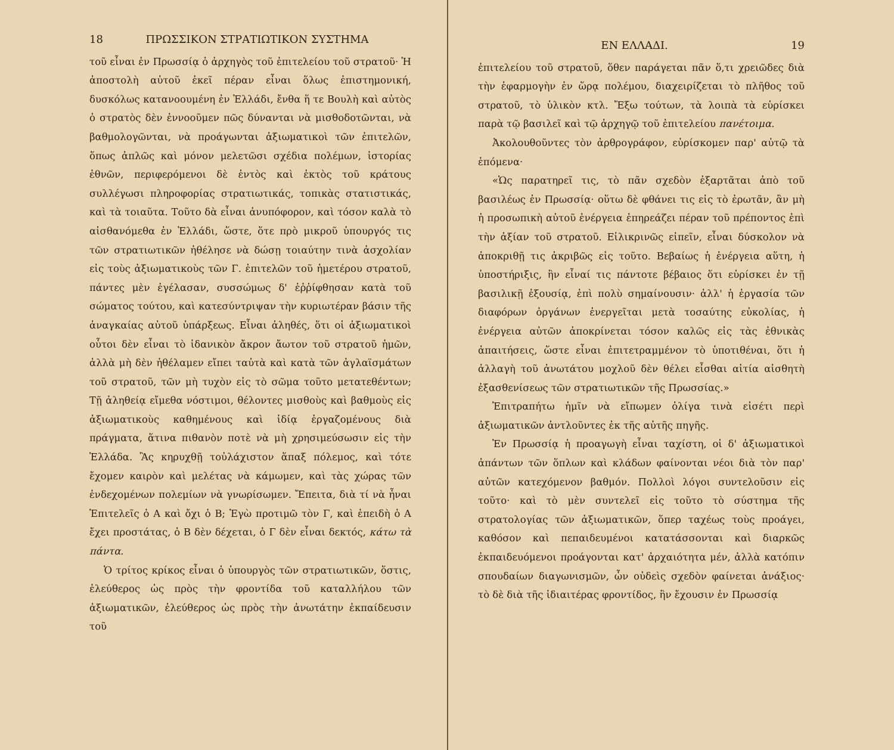18 ΠΡΩΣΣΙΚΟΝ ΣΤΡΑΤΙΩΤΙΚΟΝ ΣΥΣΤΗΜΑ
τοῦ εἶναι ἐν Πρωσσίᾳ ὁ ἀρχηγὸς τοῦ ἐπιτελείου τοῦ στρατοῦ· Ἡ ἀποστολὴ αὐτοῦ ἐκεῖ πέραν εἶναι ὅλως ἐπιστημονική, δυσκόλως κατανοουμένη ἐν Ἑλλάδι, ἔνθα ἥ τε Βουλὴ καὶ αὐτὸς ὁ στρατὸς δὲν ἐννοοῦμεν πῶς δύνανται νὰ μισθοδοτῶνται, νὰ βαθμολογῶνται, νὰ προάγωνται ἀξιωματικοὶ τῶν ἐπιτελῶν, ὅπως ἁπλῶς καὶ μόνον μελετῶσι σχέδια πολέμων, ἱστορίας ἐθνῶν, περιφερόμενοι δὲ ἐντὸς καὶ ἐκτὸς τοῦ κράτους συλλέγωσι πληροφορίας στρατιωτικάς, τοπικὰς στατιστικάς, καὶ τὰ τοιαῦτα. Τοῦτο δὰ εἶναι ἀνυπόφορον, καὶ τόσον καλὰ τὸ αἰσθανόμεθα ἐν Ἑλλάδι, ὥστε, ὅτε πρὸ μικροῦ ὑπουργός τις τῶν στρατιωτικῶν ἠθέλησε νὰ δώσῃ τοιαύτην τινὰ ἀσχολίαν εἰς τοὺς ἀξιωματικοὺς τῶν Γ. ἐπιτελῶν τοῦ ἡμετέρου στρατοῦ, πάντες μὲν ἐγέλασαν, συσσώμως δ' ἐῤῥίφθησαν κατὰ τοῦ σώματος τούτου, καὶ κατεσύντριψαν τὴν κυριωτέραν βάσιν τῆς ἀναγκαίας αὐτοῦ ὑπάρξεως. Εἶναι ἀληθές, ὅτι οἱ ἀξιωματικοὶ οὗτοι δὲν εἶναι τὸ ἰδανικὸν ἄκρον ἄωτον τοῦ στρατοῦ ἡμῶν, ἀλλὰ μὴ δὲν ἠθέλαμεν εἴπει ταὐτὰ καὶ κατὰ τῶν ἀγλαϊσμάτων τοῦ στρατοῦ, τῶν μὴ τυχὸν εἰς τὸ σῶμα τοῦτο μετατεθέντων; Τῇ ἀληθείᾳ εἴμεθα νόστιμοι, θέλοντες μισθοὺς καὶ βαθμοὺς εἰς ἀξιωματικοὺς καθημένους καὶ ἰδίᾳ ἐργαζομένους διὰ πράγματα, ἅτινα πιθανὸν ποτὲ νὰ μὴ χρησιμεύσωσιν εἰς τὴν Ἑλλάδα. Ἂς κηρυχθῇ τοὐλάχιστον ἅπαξ πόλεμος, καὶ τότε ἔχομεν καιρὸν καὶ μελέτας νὰ κάμωμεν, καὶ τὰς χώρας τῶν ἐνδεχομένων πολεμίων νὰ γνωρίσωμεν. Ἔπειτα, διὰ τί νὰ ἦναι Ἐπιτελεῖς ὁ Α καὶ ὄχι ὁ Β; Ἐγὼ προτιμῶ τὸν Γ, καὶ ἐπειδὴ ὁ Α ἔχει προστάτας, ὁ Β δὲν δέχεται, ὁ Γ δὲν εἶναι δεκτός, κάτω τὰ πάντα.
Ὁ τρίτος κρίκος εἶναι ὁ ὑπουργὸς τῶν στρατιωτικῶν, ὅστις, ἐλεύθερος ὡς πρὸς τὴν φροντίδα τοῦ καταλλήλου τῶν ἀξιωματικῶν, ἐλεύθερος ὡς πρὸς τὴν ἀνωτάτην ἐκπαίδευσιν τοῦ
ΕΝ ΕΛΛΑΔΙ. 19
ἐπιτελείου τοῦ στρατοῦ, ὅθεν παράγεται πᾶν ὅ,τι χρειῶδες διὰ τὴν ἐφαρμογὴν ἐν ὥρᾳ πολέμου, διαχειρίζεται τὸ πλῆθος τοῦ στρατοῦ, τὸ ὑλικὸν κτλ. Ἔξω τούτων, τὰ λοιπὰ τὰ εὑρίσκει παρὰ τῷ βασιλεῖ καὶ τῷ ἀρχηγῷ τοῦ ἐπιτελείου πανέτοιμα.
Ἀκολουθοῦντες τὸν ἀρθρογράφον, εὑρίσκομεν παρ' αὐτῷ τὰ ἑπόμενα·
«Ὡς παρατηρεῖ τις, τὸ πᾶν σχεδὸν ἐξαρτᾶται ἀπὸ τοῦ βασιλέως ἐν Πρωσσίᾳ· οὕτω δὲ φθάνει τις εἰς τὸ ἐρωτᾶν, ἂν μὴ ἡ προσωπικὴ αὐτοῦ ἐνέργεια ἐπηρεάζει πέραν τοῦ πρέποντος ἐπὶ τὴν ἀξίαν τοῦ στρατοῦ. Εἰλικρινῶς εἰπεῖν, εἶναι δύσκολον νὰ ἀποκριθῇ τις ἀκριβῶς εἰς τοῦτο. Βεβαίως ἡ ἐνέργεια αὕτη, ἡ ὑποστήριξις, ἣν εἶναί τις πάντοτε βέβαιος ὅτι εὑρίσκει ἐν τῇ βασιλικῇ ἐξουσίᾳ, ἐπὶ πολὺ σημαίνουσιν· ἀλλ' ἡ ἐργασία τῶν διαφόρων ὀργάνων ἐνεργεῖται μετὰ τοσαύτης εὐκολίας, ἡ ἐνέργεια αὐτῶν ἀποκρίνεται τόσον καλῶς εἰς τὰς ἐθνικὰς ἀπαιτήσεις, ὥστε εἶναι ἐπιτετραμμένον τὸ ὑποτιθέναι, ὅτι ἡ ἀλλαγὴ τοῦ ἀνωτάτου μοχλοῦ δὲν θέλει εἶσθαι αἰτία αἰσθητὴ ἐξασθενίσεως τῶν στρατιωτικῶν τῆς Πρωσσίας.»
Ἐπιτραπήτω ἡμῖν νὰ εἴπωμεν ὀλίγα τινὰ εἰσέτι περὶ ἀξιωματικῶν ἀντλοῦντες ἐκ τῆς αὐτῆς πηγῆς.
Ἐν Πρωσσίᾳ ἡ προαγωγὴ εἶναι ταχίστη, οἱ δ' ἀξιωματικοὶ ἁπάντων τῶν ὅπλων καὶ κλάδων φαίνονται νέοι διὰ τὸν παρ' αὐτῶν κατεχόμενον βαθμόν. Πολλοὶ λόγοι συντελοῦσιν εἰς τοῦτο· καὶ τὸ μὲν συντελεῖ εἰς τοῦτο τὸ σύστημα τῆς στρατολογίας τῶν ἀξιωματικῶν, ὅπερ ταχέως τοὺς προάγει, καθόσον καὶ πεπαιδευμένοι κατατάσσονται καὶ διαρκῶς ἐκπαιδευόμενοι προάγονται κατ' ἀρχαιότητα μέν, ἀλλὰ κατόπιν σπουδαίων διαγωνισμῶν, ὧν οὐδεὶς σχεδὸν φαίνεται ἀνάξιος· τὸ δὲ διὰ τῆς ἰδιαιτέρας φροντίδος, ἣν ἔχουσιν ἐν Πρωσσίᾳ